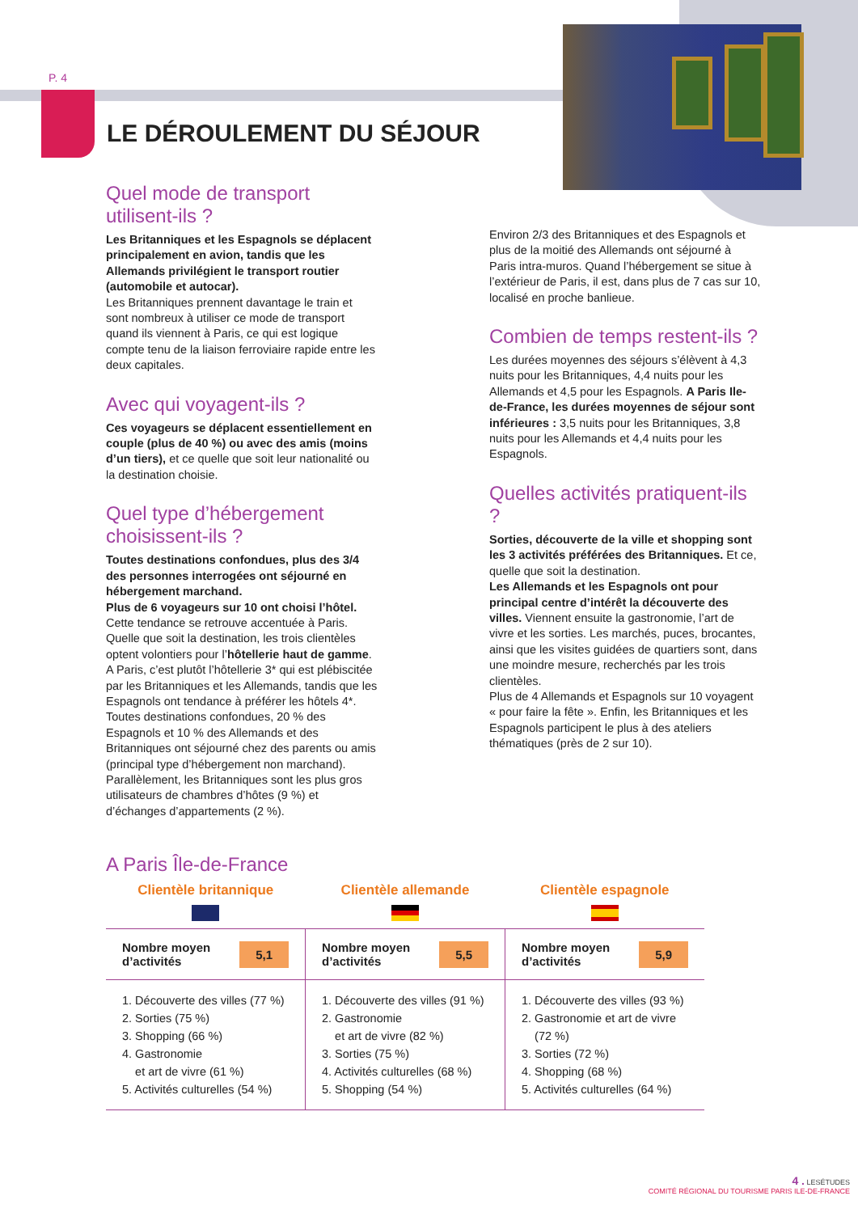P. 4
LE DÉROULEMENT DU SÉJOUR
Quel mode de transport utilisent-ils ?
Les Britanniques et les Espagnols se déplacent principalement en avion, tandis que les Allemands privilégient le transport routier (automobile et autocar).
Les Britanniques prennent davantage le train et sont nombreux à utiliser ce mode de transport quand ils viennent à Paris, ce qui est logique compte tenu de la liaison ferroviaire rapide entre les deux capitales.
Avec qui voyagent-ils ?
Ces voyageurs se déplacent essentiellement en couple (plus de 40 %) ou avec des amis (moins d’un tiers), et ce quelle que soit leur nationalité ou la destination choisie.
Quel type d’hébergement choisissent-ils ?
Toutes destinations confondues, plus des 3/4 des personnes interrogées ont séjourné en hébergement marchand.
Plus de 6 voyageurs sur 10 ont choisi l’hôtel.
Cette tendance se retrouve accentuée à Paris. Quelle que soit la destination, les trois clientèles optent volontiers pour l’hôtellerie haut de gamme. A Paris, c’est plutôt l’hôtellerie 3* qui est plébiscitée par les Britanniques et les Allemands, tandis que les Espagnols ont tendance à préférer les hôtels 4*.
Toutes destinations confondues, 20 % des Espagnols et 10 % des Allemands et des Britanniques ont séjourné chez des parents ou amis (principal type d’hébergement non marchand). Parallèlement, les Britanniques sont les plus gros utilisateurs de chambres d’hôtes (9 %) et d’échanges d’appartements (2 %).
Environ 2/3 des Britanniques et des Espagnols et plus de la moitié des Allemands ont séjourné à Paris intra-muros. Quand l’hébergement se situe à l’extérieur de Paris, il est, dans plus de 7 cas sur 10, localisé en proche banlieue.
Combien de temps restent-ils ?
Les durées moyennes des séjours s’élèvent à 4,3 nuits pour les Britanniques, 4,4 nuits pour les Allemands et 4,5 pour les Espagnols. A Paris Ile-de-France, les durées moyennes de séjour sont inférieures : 3,5 nuits pour les Britanniques, 3,8 nuits pour les Allemands et 4,4 nuits pour les Espagnols.
Quelles activités pratiquent-ils ?
Sorties, découverte de la ville et shopping sont les 3 activités préférées des Britanniques. Et ce, quelle que soit la destination.
Les Allemands et les Espagnols ont pour principal centre d’intérêt la découverte des villes. Viennent ensuite la gastronomie, l’art de vivre et les sorties. Les marchés, puces, brocantes, ainsi que les visites guidées de quartiers sont, dans une moindre mesure, recherchés par les trois clientèles.
Plus de 4 Allemands et Espagnols sur 10 voyagent « pour faire la fête ». Enfin, les Britanniques et les Espagnols participent le plus à des ateliers thématiques (près de 2 sur 10).
A Paris Île-de-France
| Clientèle britannique | Clientèle allemande | Clientèle espagnole |
| --- | --- | --- |
| Nombre moyen d’activités 5,1 | Nombre moyen d’activités 5,5 | Nombre moyen d’activités 5,9 |
| 1. Découverte des villes (77 %) 2. Sorties (75 %) 3. Shopping (66 %) 4. Gastronomie et art de vivre (61 %) 5. Activités culturelles (54 %) | 1. Découverte des villes (91 %) 2. Gastronomie et art de vivre (82 %) 3. Sorties (75 %) 4. Activités culturelles (68 %) 5. Shopping (54 %) | 1. Découverte des villes (93 %) 2. Gastronomie et art de vivre (72 %) 3. Sorties (72 %) 4. Shopping (68 %) 5. Activités culturelles (64 %) |
4 . LESÉTUDES
COMITÉ RÉGIONAL DU TOURISME PARIS ILE-DE-FRANCE